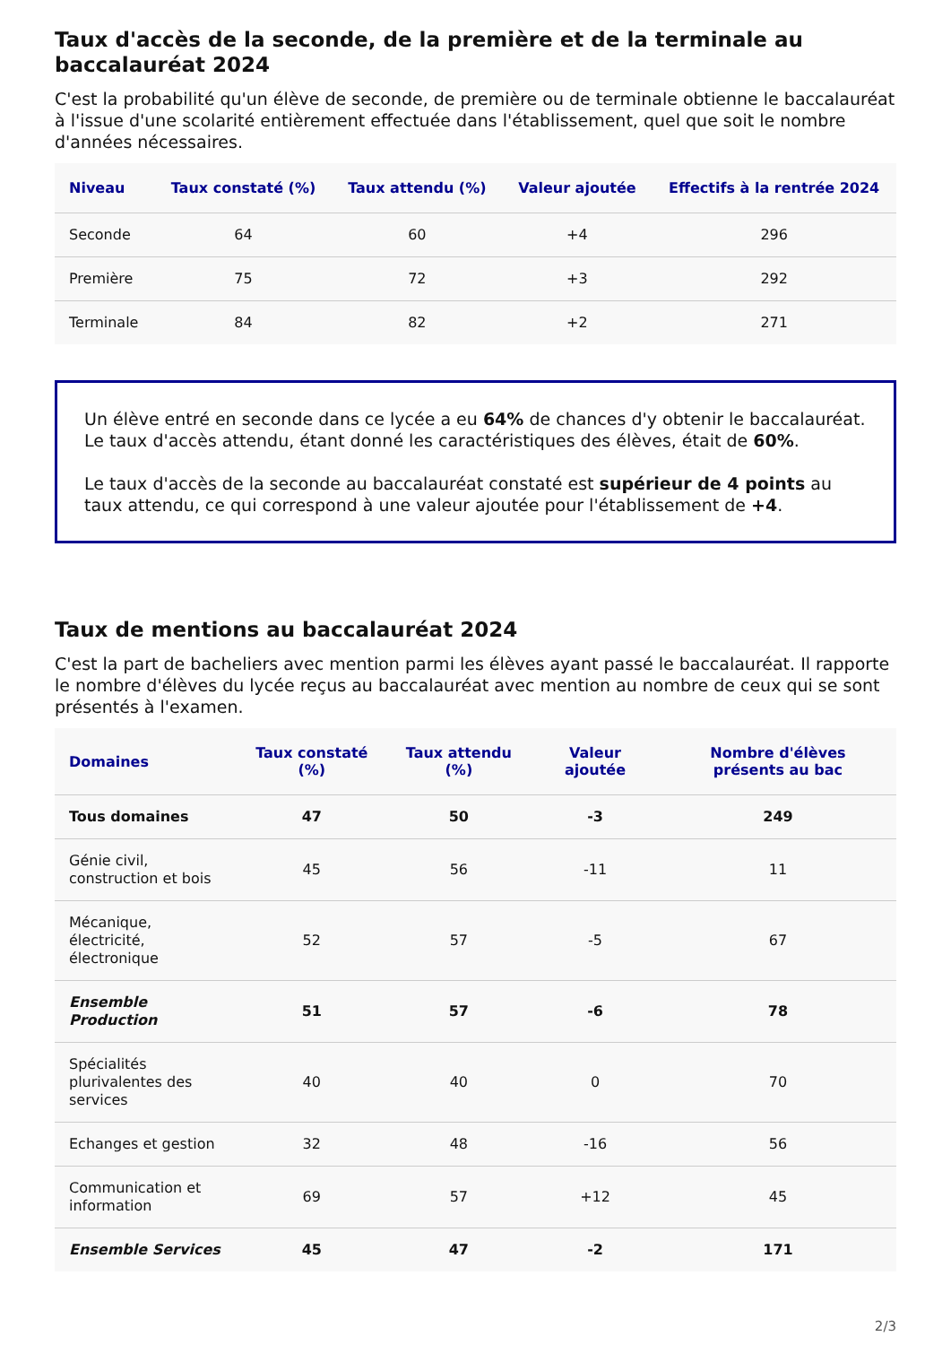Taux d'accès de la seconde, de la première et de la terminale au baccalauréat 2024
C'est la probabilité qu'un élève de seconde, de première ou de terminale obtienne le baccalauréat à l'issue d'une scolarité entièrement effectuée dans l'établissement, quel que soit le nombre d'années nécessaires.
| Niveau | Taux constaté (%) | Taux attendu (%) | Valeur ajoutée | Effectifs à la rentrée 2024 |
| --- | --- | --- | --- | --- |
| Seconde | 64 | 60 | +4 | 296 |
| Première | 75 | 72 | +3 | 292 |
| Terminale | 84 | 82 | +2 | 271 |
Un élève entré en seconde dans ce lycée a eu 64% de chances d'y obtenir le baccalauréat.
Le taux d'accès attendu, étant donné les caractéristiques des élèves, était de 60%.
Le taux d'accès de la seconde au baccalauréat constaté est supérieur de 4 points au taux attendu, ce qui correspond à une valeur ajoutée pour l'établissement de +4.
Taux de mentions au baccalauréat 2024
C'est la part de bacheliers avec mention parmi les élèves ayant passé le baccalauréat. Il rapporte le nombre d'élèves du lycée reçus au baccalauréat avec mention au nombre de ceux qui se sont présentés à l'examen.
| Domaines | Taux constaté (%) | Taux attendu (%) | Valeur ajoutée | Nombre d'élèves présents au bac |
| --- | --- | --- | --- | --- |
| Tous domaines | 47 | 50 | -3 | 249 |
| Génie civil, construction et bois | 45 | 56 | -11 | 11 |
| Mécanique, électricité, électronique | 52 | 57 | -5 | 67 |
| Ensemble Production | 51 | 57 | -6 | 78 |
| Spécialités plurivalentes des services | 40 | 40 | 0 | 70 |
| Echanges et gestion | 32 | 48 | -16 | 56 |
| Communication et information | 69 | 57 | +12 | 45 |
| Ensemble Services | 45 | 47 | -2 | 171 |
2/3